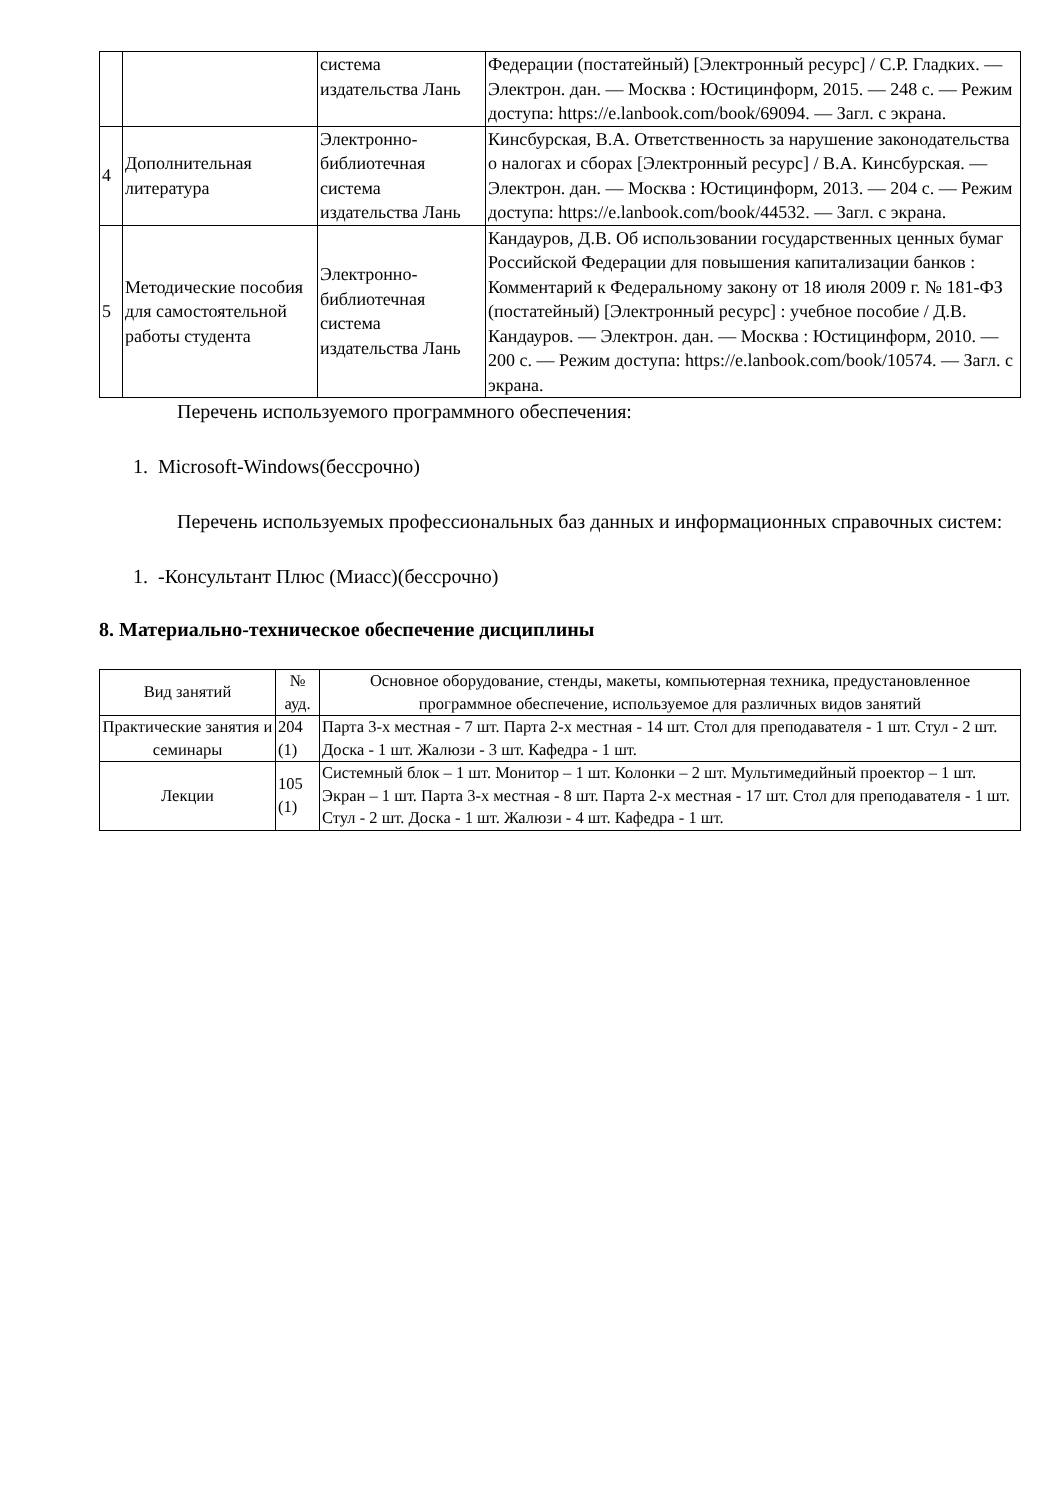| | | система издательства Лань | Федерации (постатейный) [Электронный ресурс] / С.Р. Гладких. — Электрон. дан. — Москва : Юстицинформ, 2015. — 248 с. — Режим доступа: https://e.lanbook.com/book/69094. — Загл. с экрана. |
| 4 | Дополнительная литература | Электронно-библиотечная система издательства Лань | Кинсбурская, В.А. Ответственность за нарушение законодательства о налогах и сборах [Электронный ресурс] / В.А. Кинсбурская. — Электрон. дан. — Москва : Юстицинформ, 2013. — 204 с. — Режим доступа: https://e.lanbook.com/book/44532. — Загл. с экрана. |
| 5 | Методические пособия для самостоятельной работы студента | Электронно-библиотечная система издательства Лань | Кандауров, Д.В. Об использовании государственных ценных бумаг Российской Федерации для повышения капитализации банков : Комментарий к Федеральному закону от 18 июля 2009 г. № 181-ФЗ (постатейный) [Электронный ресурс] : учебное пособие / Д.В. Кандауров. — Электрон. дан. — Москва : Юстицинформ, 2010. — 200 с. — Режим доступа: https://e.lanbook.com/book/10574. — Загл. с экрана. |
Перечень используемого программного обеспечения:
1. Microsoft-Windows(бессрочно)
Перечень используемых профессиональных баз данных и информационных справочных систем:
1. -Консультант Плюс (Миасс)(бессрочно)
8. Материально-техническое обеспечение дисциплины
| Вид занятий | № ауд. | Основное оборудование, стенды, макеты, компьютерная техника, предустановленное программное обеспечение, используемое для различных видов занятий |
| --- | --- | --- |
| Практические занятия и семинары | 204 (1) | Парта 3-х местная - 7 шт. Парта 2-х местная - 14 шт. Стол для преподавателя - 1 шт. Стул - 2 шт. Доска - 1 шт. Жалюзи - 3 шт. Кафедра - 1 шт. |
| Лекции | 105 (1) | Системный блок – 1 шт. Монитор – 1 шт. Колонки – 2 шт. Мультимедийный проектор – 1 шт. Экран – 1 шт. Парта 3-х местная - 8 шт. Парта 2-х местная - 17 шт. Стол для преподавателя - 1 шт. Стул - 2 шт. Доска - 1 шт. Жалюзи - 4 шт. Кафедра - 1 шт. |